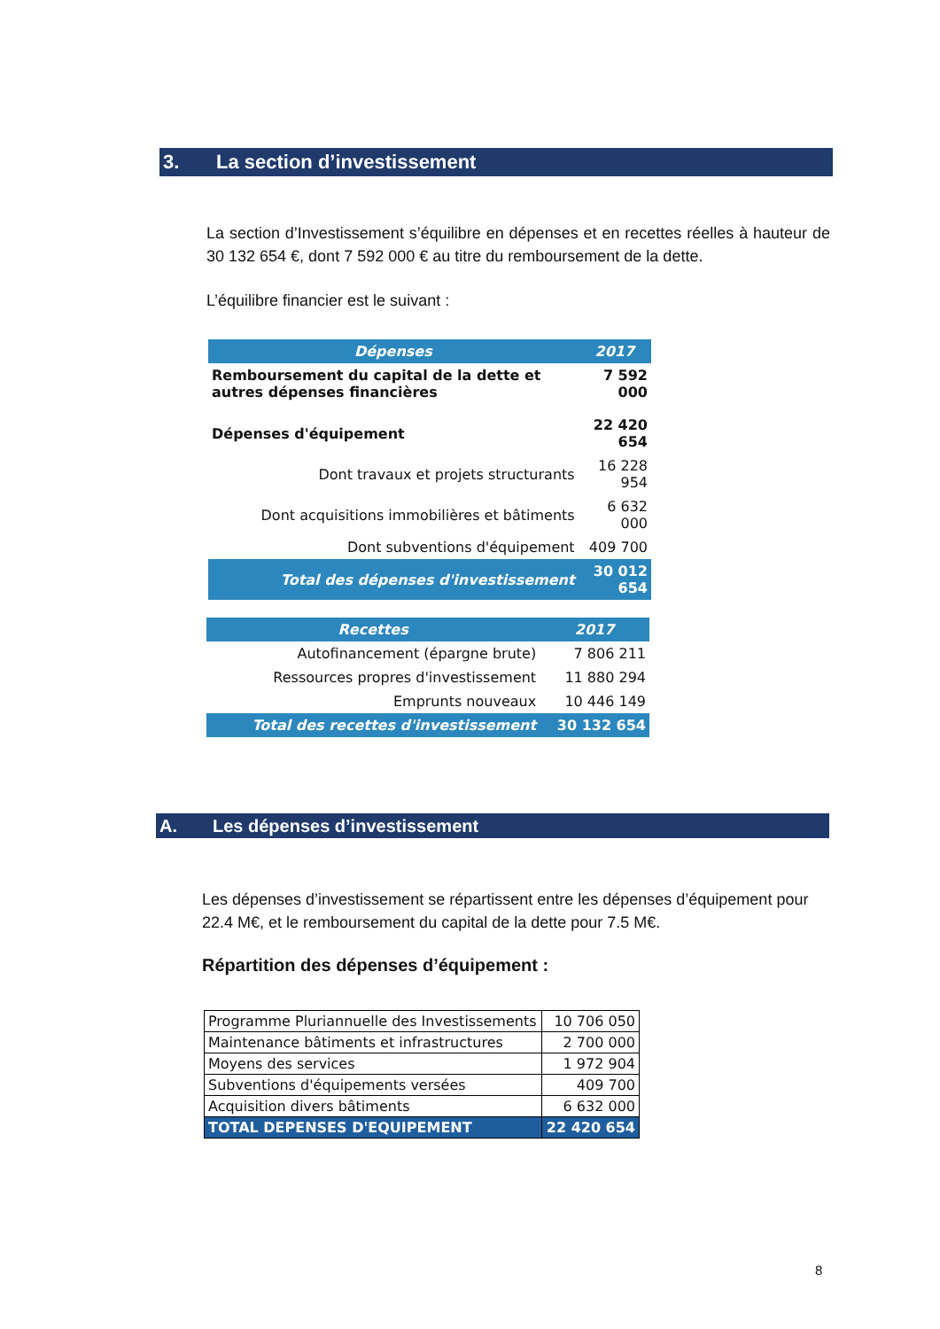3. La section d’investissement
La section d’Investissement s’équilibre en dépenses et en recettes réelles à hauteur de 30 132 654 €, dont 7 592 000 € au titre du remboursement de la dette.
L’équilibre financier est le suivant :
| Dépenses | 2017 |
| Remboursement du capital de la dette et autres dépenses financières | 7 592 000 |
| Dépenses d'équipement | 22 420 654 |
| Dont travaux et projets structurants | 16 228 954 |
| Dont acquisitions immobilières et bâtiments | 6 632 000 |
| Dont subventions d'équipement | 409 700 |
| Total des dépenses d'investissement | 30 012 654 |
| Recettes | 2017 |
| Autofinancement (épargne brute) | 7 806 211 |
| Ressources propres d'investissement | 11 880 294 |
| Emprunts nouveaux | 10 446 149 |
| Total des recettes d'investissement | 30 132 654 |
A. Les dépenses d’investissement
Les dépenses d’investissement se répartissent entre les dépenses d’équipement pour 22.4 M€, et le remboursement du capital de la dette pour 7.5 M€.
Répartition des dépenses d’équipement :
| Programme Pluriannuelle des Investissements | 10 706 050 |
| Maintenance bâtiments et infrastructures | 2 700 000 |
| Moyens des services | 1 972 904 |
| Subventions d'équipements versées | 409 700 |
| Acquisition divers bâtiments | 6 632 000 |
| TOTAL DEPENSES D'EQUIPEMENT | 22 420 654 |
8